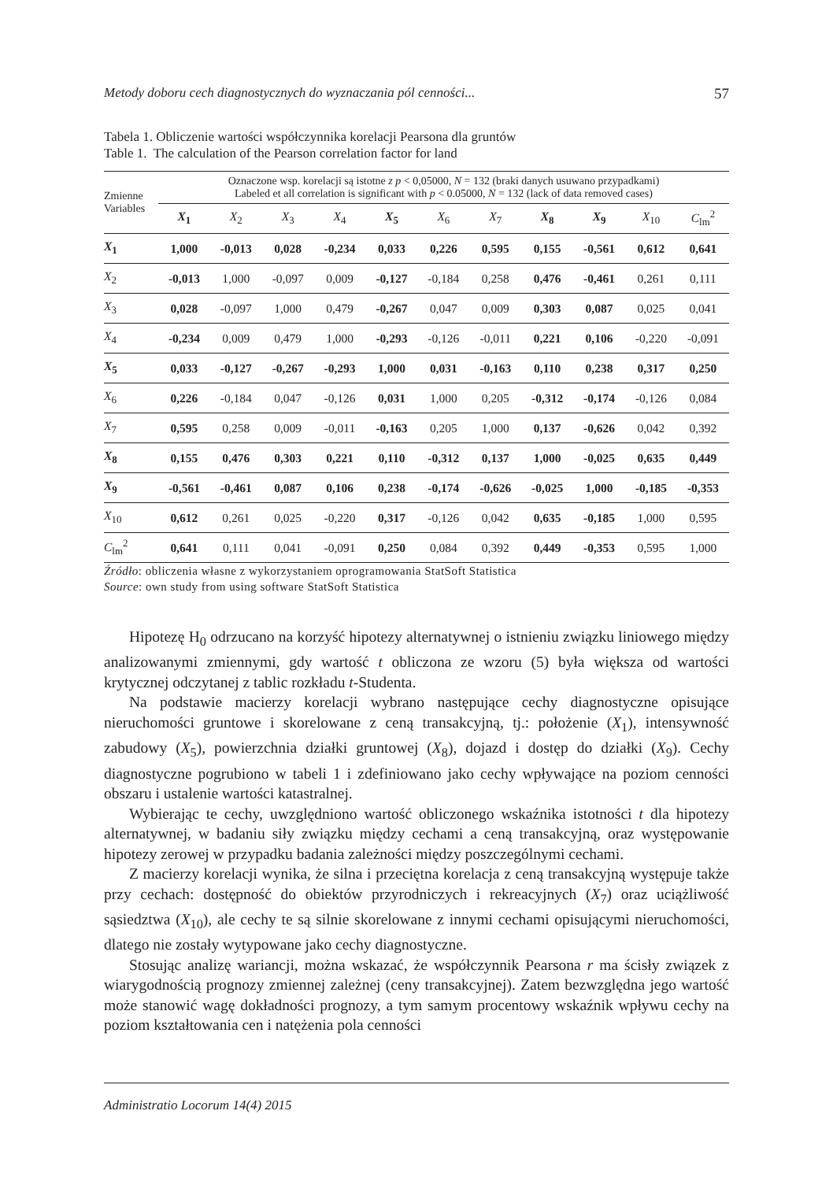Metody doboru cech diagnostycznych do wyznaczania pól cenności... 57
Tabela 1. Obliczenie wartości współczynnika korelacji Pearsona dla gruntów
Table 1. The calculation of the Pearson correlation factor for land
| Zmienne Variables | Oznaczone wsp. korelacji są istotne z p < 0,05000, N = 132 (braki danych usuwano przypadkami) Labeled et all correlation is significant with p < 0.05000, N = 132 (lack of data removed cases) | | | | | | | | | | |
| | X<sub>1</sub> | X<sub>2</sub> | X<sub>3</sub> | X<sub>4</sub> | X<sub>5</sub> | X<sub>6</sub> | X<sub>7</sub> | X<sub>8</sub> | X<sub>9</sub> | X<sub>10</sub> | C<sub>lm</sub><sup>2</sup> |
| X<sub>1</sub> | 1,000 | -0,013 | 0,028 | -0,234 | 0,033 | 0,226 | 0,595 | 0,155 | -0,561 | 0,612 | 0,641 |
| X<sub>2</sub> | -0,013 | 1,000 | -0,097 | 0,009 | -0,127 | -0,184 | 0,258 | 0,476 | -0,461 | 0,261 | 0,111 |
| X<sub>3</sub> | 0,028 | -0,097 | 1,000 | 0,479 | -0,267 | 0,047 | 0,009 | 0,303 | 0,087 | 0,025 | 0,041 |
| X<sub>4</sub> | -0,234 | 0,009 | 0,479 | 1,000 | -0,293 | -0,126 | -0,011 | 0,221 | 0,106 | -0,220 | -0,091 |
| X<sub>5</sub> | 0,033 | -0,127 | -0,267 | -0,293 | 1,000 | 0,031 | -0,163 | 0,110 | 0,238 | 0,317 | 0,250 |
| X<sub>6</sub> | 0,226 | -0,184 | 0,047 | -0,126 | 0,031 | 1,000 | 0,205 | -0,312 | -0,174 | -0,126 | 0,084 |
| X<sub>7</sub> | 0,595 | 0,258 | 0,009 | -0,011 | -0,163 | 0,205 | 1,000 | 0,137 | -0,626 | 0,042 | 0,392 |
| X<sub>8</sub> | 0,155 | 0,476 | 0,303 | 0,221 | 0,110 | -0,312 | 0,137 | 1,000 | -0,025 | 0,635 | 0,449 |
| X<sub>9</sub> | -0,561 | -0,461 | 0,087 | 0,106 | 0,238 | -0,174 | -0,626 | -0,025 | 1,000 | -0,185 | -0,353 |
| X<sub>10</sub> | 0,612 | 0,261 | 0,025 | -0,220 | 0,317 | -0,126 | 0,042 | 0,635 | -0,185 | 1,000 | 0,595 |
| C<sub>lm</sub><sup>2</sup> | 0,641 | 0,111 | 0,041 | -0,091 | 0,250 | 0,084 | 0,392 | 0,449 | -0,353 | 0,595 | 1,000 |
Źródło: obliczenia własne z wykorzystaniem oprogramowania StatSoft Statistica
Source: own study from using software StatSoft Statistica
Hipotezę H<sub>0</sub> odrzucano na korzyść hipotezy alternatywnej o istnieniu związku liniowego między analizowanymi zmiennymi, gdy wartość t obliczona ze wzoru (5) była większa od wartości krytycznej odczytanej z tablic rozkładu t-Studenta.
Na podstawie macierzy korelacji wybrano następujące cechy diagnostyczne opisujące nieruchomości gruntowe i skorelowane z ceną transakcyjną, tj.: położenie (X<sub>1</sub>), intensywność zabudowy (X<sub>5</sub>), powierzchnia działki gruntowej (X<sub>8</sub>), dojazd i dostęp do działki (X<sub>9</sub>). Cechy diagnostyczne pogrubiono w tabeli 1 i zdefiniowano jako cechy wpływające na poziom cenności obszaru i ustalenie wartości katastralnej.
Wybierając te cechy, uwzględniono wartość obliczonego wskaźnika istotności t dla hipotezy alternatywnej, w badaniu siły związku między cechami a ceną transakcyjną, oraz występowanie hipotezy zerowej w przypadku badania zależności między poszczególnymi cechami.
Z macierzy korelacji wynika, że silna i przeciętna korelacja z ceną transakcyjną występuje także przy cechach: dostępność do obiektów przyrodniczych i rekreacyjnych (X<sub>7</sub>) oraz uciążliwość sąsiedztwa (X<sub>10</sub>), ale cechy te są silnie skorelowane z innymi cechami opisującymi nieruchomości, dlatego nie zostały wytypowane jako cechy diagnostyczne.
Stosując analizę wariancji, można wskazać, że współczynnik Pearsona r ma ścisły związek z wiarygodnością prognozy zmiennej zależnej (ceny transakcyjnej). Zatem bezwzględna jego wartość może stanowić wagę dokładności prognozy, a tym samym procentowy wskaźnik wpływu cechy na poziom kształtowania cen i natężenia pola cenności
Administratio Locorum 14(4) 2015